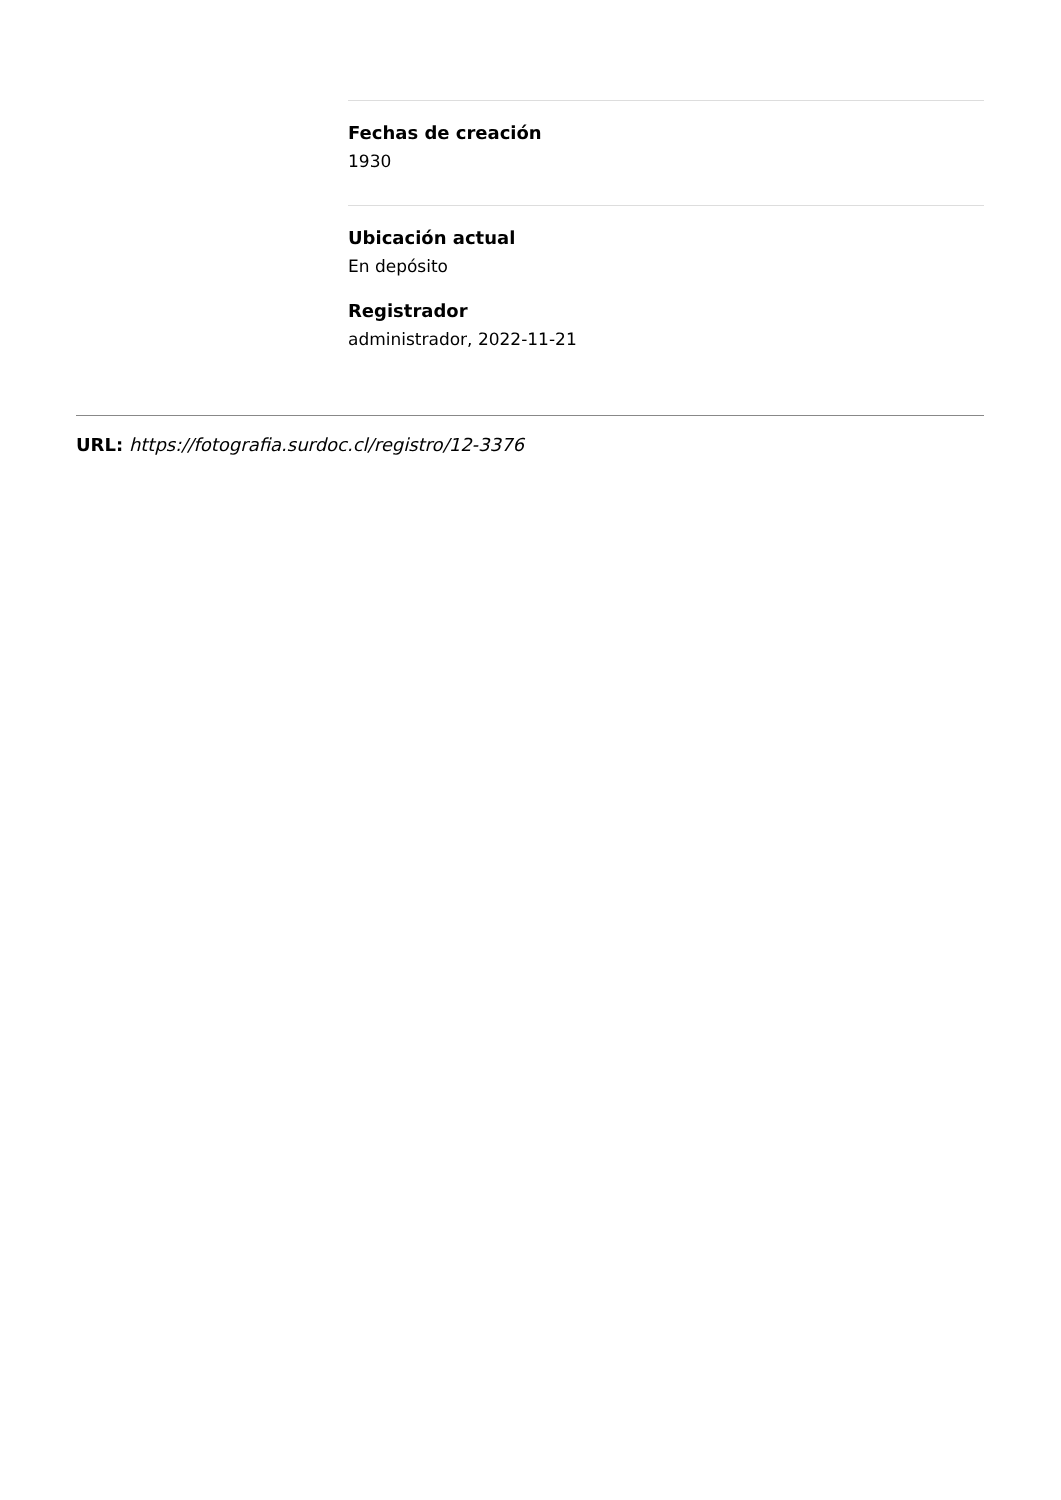Fechas de creación
1930
Ubicación actual
En depósito
Registrador
administrador, 2022-11-21
URL: https://fotografia.surdoc.cl/registro/12-3376